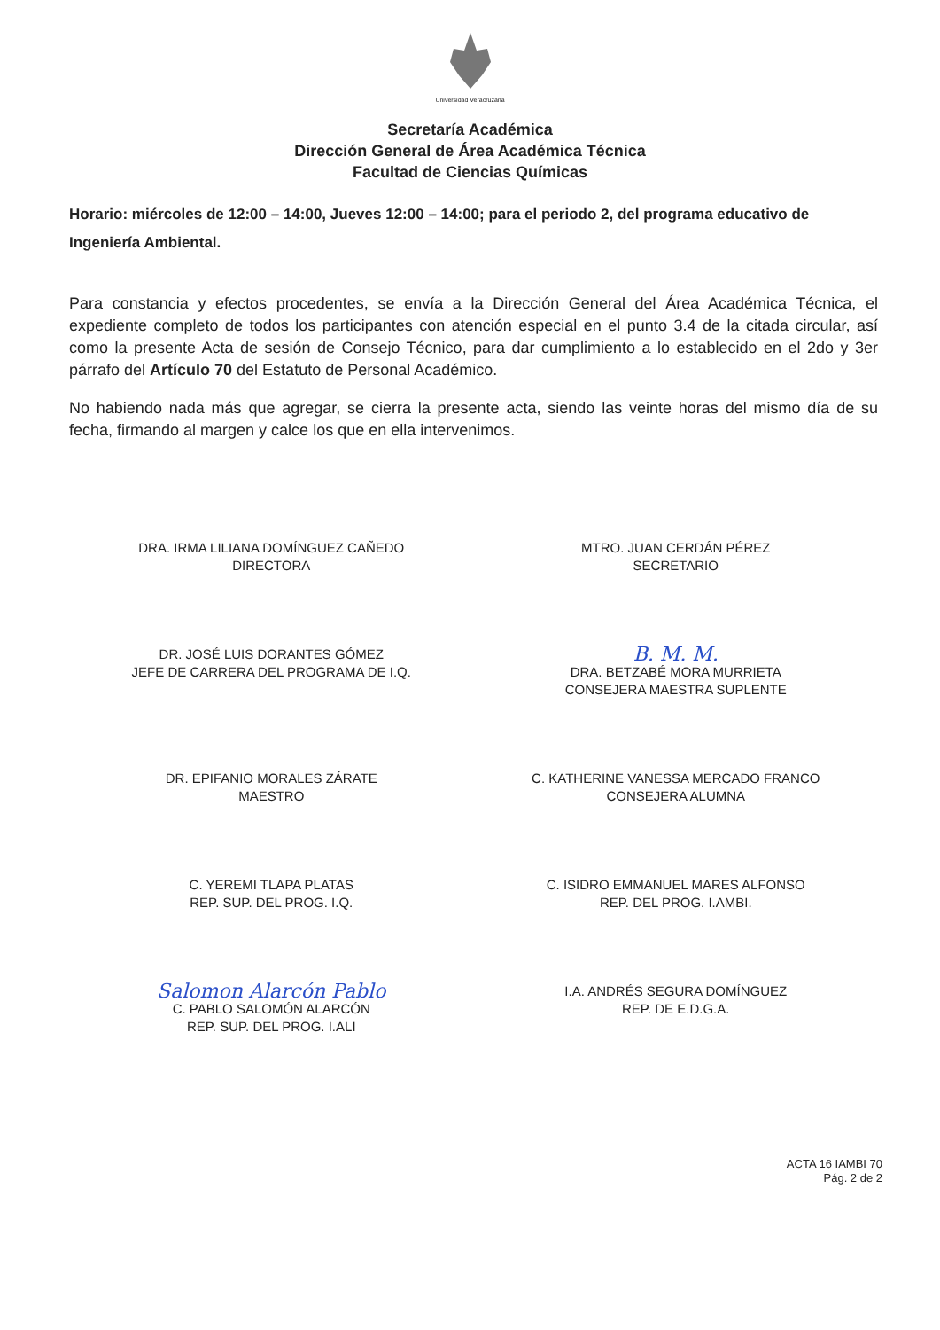Universidad Veracruzana
Secretaría Académica
Dirección General de Área Académica Técnica
Facultad de Ciencias Químicas
Horario: miércoles de 12:00 – 14:00, Jueves 12:00 – 14:00; para el periodo 2, del programa educativo de Ingeniería Ambiental.
Para constancia y efectos procedentes, se envía a la Dirección General del Área Académica Técnica, el expediente completo de todos los participantes con atención especial en el punto 3.4 de la citada circular, así como la presente Acta de sesión de Consejo Técnico, para dar cumplimiento a lo establecido en el 2do y 3er párrafo del Artículo 70 del Estatuto de Personal Académico.
No habiendo nada más que agregar, se cierra la presente acta, siendo las veinte horas del mismo día de su fecha, firmando al margen y calce los que en ella intervenimos.
DRA. IRMA LILIANA DOMÍNGUEZ CAÑEDO
DIRECTORA
MTRO. JUAN CERDÁN PÉREZ
SECRETARIO
DR. JOSÉ LUIS DORANTES GÓMEZ
JEFE DE CARRERA DEL PROGRAMA DE I.Q.
B. M. M.
DRA. BETZABÉ MORA MURRIETA
CONSEJERA MAESTRA SUPLENTE
DR. EPIFANIO MORALES ZÁRATE
MAESTRO
C. KATHERINE VANESSA MERCADO FRANCO
CONSEJERA ALUMNA
C. YEREMI TLAPA PLATAS
REP. SUP. DEL PROG. I.Q.
C. ISIDRO EMMANUEL MARES ALFONSO
REP. DEL PROG. I.AMBI.
Salomon Alarcón Pablo
C. PABLO SALOMÓN ALARCÓN
REP. SUP. DEL PROG. I.ALI
I.A. ANDRÉS SEGURA DOMÍNGUEZ
REP. DE E.D.G.A.
ACTA 16 IAMBI 70
Pág. 2 de 2